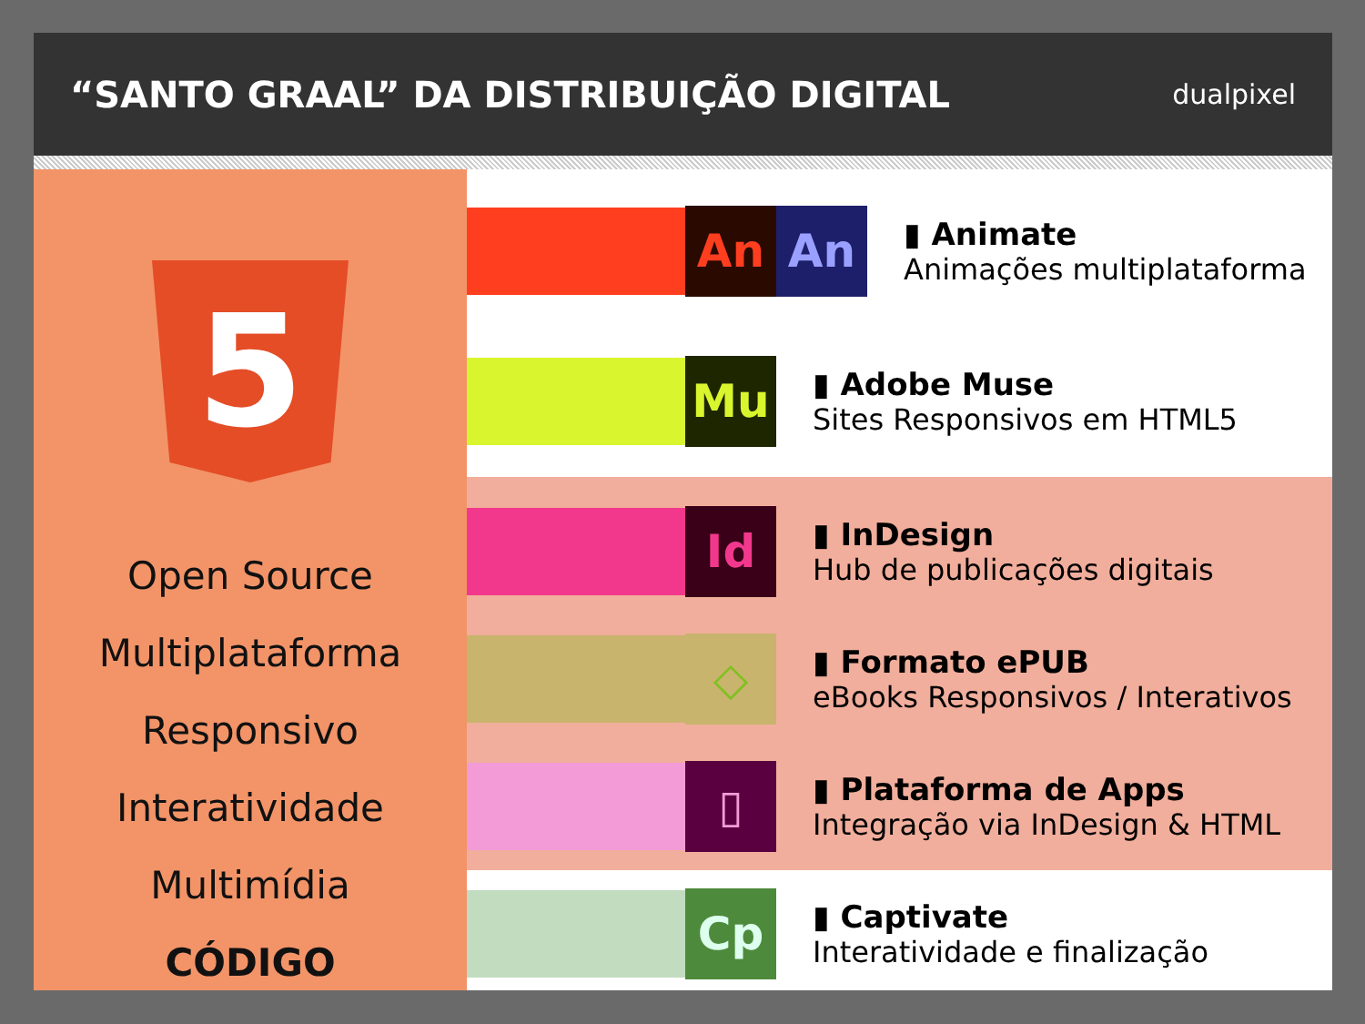“SANTO GRAAL” DA DISTRIBUIÇÃO DIGITAL
dualpixel
5
Open Source
Multiplataforma
Responsivo
Interatividade
Multimídia
CÓDIGO
An An
▮ Animate
Animações multiplataforma
Mu
▮ Adobe Muse
Sites Responsivos em HTML5
Id
▮ InDesign
Hub de publicações digitais
◇
▮ Formato ePUB
eBooks Responsivos / Interativos
▯
▮ Plataforma de Apps
Integração via InDesign & HTML
Cp
▮ Captivate
Interatividade e finalização